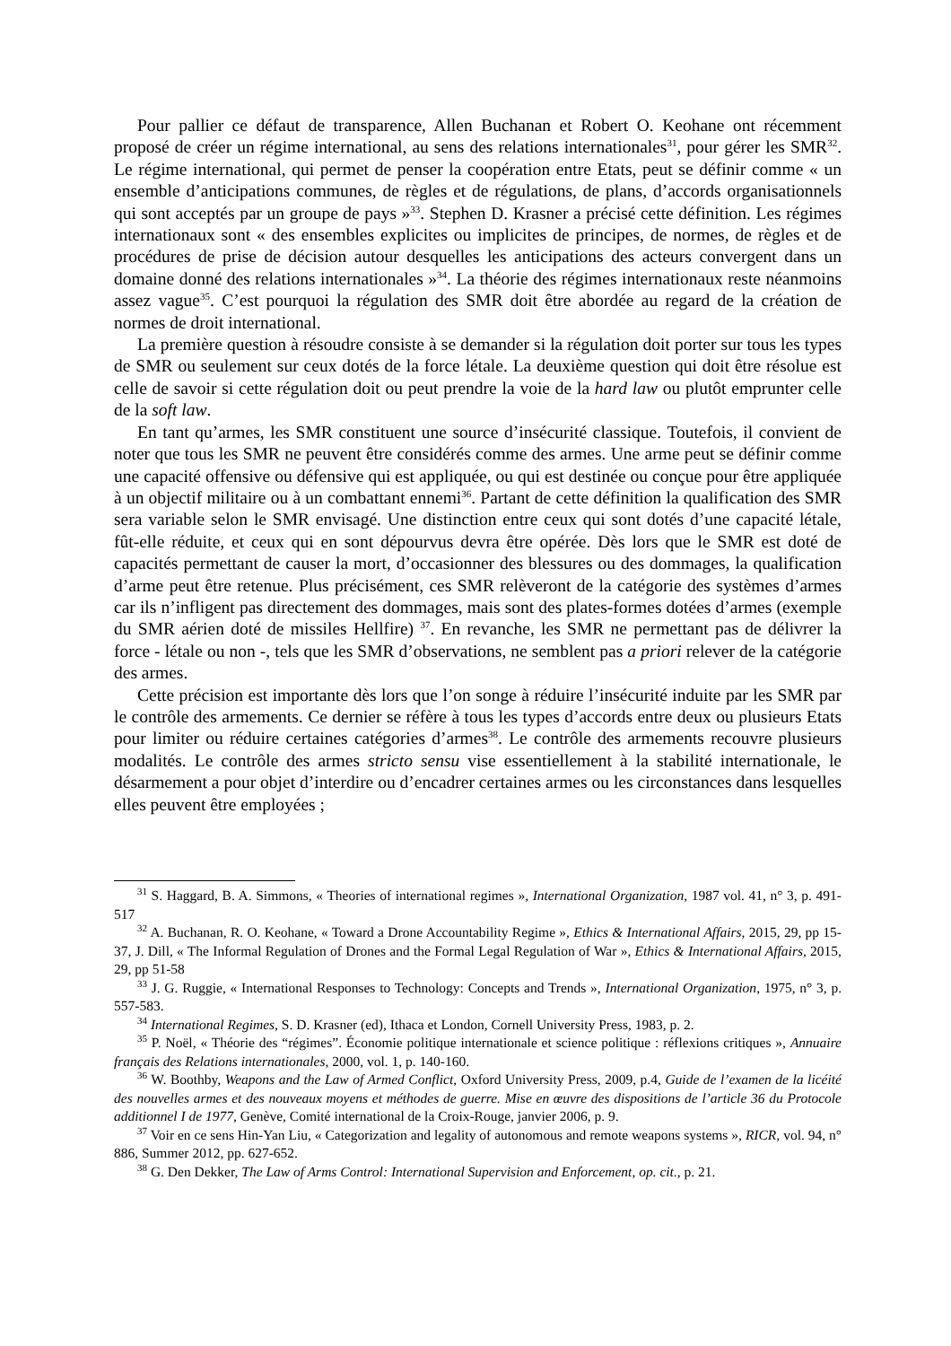Pour pallier ce défaut de transparence, Allen Buchanan et Robert O. Keohane ont récemment proposé de créer un régime international, au sens des relations internationales<sup>31</sup>, pour gérer les SMR<sup>32</sup>. Le régime international, qui permet de penser la coopération entre Etats, peut se définir comme « un ensemble d’anticipations communes, de règles et de régulations, de plans, d’accords organisationnels qui sont acceptés par un groupe de pays »<sup>33</sup>. Stephen D. Krasner a précisé cette définition. Les régimes internationaux sont « des ensembles explicites ou implicites de principes, de normes, de règles et de procédures de prise de décision autour desquelles les anticipations des acteurs convergent dans un domaine donné des relations internationales »<sup>34</sup>. La théorie des régimes internationaux reste néanmoins assez vague<sup>35</sup>. C’est pourquoi la régulation des SMR doit être abordée au regard de la création de normes de droit international.
La première question à résoudre consiste à se demander si la régulation doit porter sur tous les types de SMR ou seulement sur ceux dotés de la force létale. La deuxième question qui doit être résolue est celle de savoir si cette régulation doit ou peut prendre la voie de la hard law ou plutôt emprunter celle de la soft law.
En tant qu’armes, les SMR constituent une source d’insécurité classique. Toutefois, il convient de noter que tous les SMR ne peuvent être considérés comme des armes. Une arme peut se définir comme une capacité offensive ou défensive qui est appliquée, ou qui est destinée ou conçue pour être appliquée à un objectif militaire ou à un combattant ennemi<sup>36</sup>. Partant de cette définition la qualification des SMR sera variable selon le SMR envisagé. Une distinction entre ceux qui sont dotés d’une capacité létale, fût-elle réduite, et ceux qui en sont dépourvus devra être opérée. Dès lors que le SMR est doté de capacités permettant de causer la mort, d’occasionner des blessures ou des dommages, la qualification d’arme peut être retenue. Plus précisément, ces SMR relèveront de la catégorie des systèmes d’armes car ils n’infligent pas directement des dommages, mais sont des plates-formes dotées d’armes (exemple du SMR aérien doté de missiles Hellfire) <sup>37</sup>. En revanche, les SMR ne permettant pas de délivrer la force - létale ou non -, tels que les SMR d’observations, ne semblent pas a priori relever de la catégorie des armes.
Cette précision est importante dès lors que l’on songe à réduire l’insécurité induite par les SMR par le contrôle des armements. Ce dernier se réfère à tous les types d’accords entre deux ou plusieurs Etats pour limiter ou réduire certaines catégories d’armes<sup>38</sup>. Le contrôle des armements recouvre plusieurs modalités. Le contrôle des armes stricto sensu vise essentiellement à la stabilité internationale, le désarmement a pour objet d’interdire ou d’encadrer certaines armes ou les circonstances dans lesquelles elles peuvent être employées ;
<sup>31</sup> S. Haggard, B. A. Simmons, « Theories of international regimes », International Organization, 1987 vol. 41, n° 3, p. 491- 517
<sup>32</sup> A. Buchanan, R. O. Keohane, « Toward a Drone Accountability Regime », Ethics & International Affairs, 2015, 29, pp 15-37, J. Dill, « The Informal Regulation of Drones and the Formal Legal Regulation of War », Ethics & International Affairs, 2015, 29, pp 51-58
<sup>33</sup> J. G. Ruggie, « International Responses to Technology: Concepts and Trends », International Organization, 1975, n° 3, p. 557-583.
<sup>34</sup> International Regimes, S. D. Krasner (ed), Ithaca et London, Cornell University Press, 1983, p. 2.
<sup>35</sup> P. Noël, « Théorie des “régimes”. Économie politique internationale et science politique : réflexions critiques », Annuaire français des Relations internationales, 2000, vol. 1, p. 140-160.
<sup>36</sup> W. Boothby, Weapons and the Law of Armed Conflict, Oxford University Press, 2009, p.4, Guide de l’examen de la licéité des nouvelles armes et des nouveaux moyens et méthodes de guerre. Mise en œuvre des dispositions de l’article 36 du Protocole additionnel I de 1977, Genève, Comité international de la Croix-Rouge, janvier 2006, p. 9.
<sup>37</sup> Voir en ce sens Hin-Yan Liu, « Categorization and legality of autonomous and remote weapons systems », RICR, vol. 94, n° 886, Summer 2012, pp. 627-652.
<sup>38</sup> G. Den Dekker, The Law of Arms Control: International Supervision and Enforcement, op. cit., p. 21.